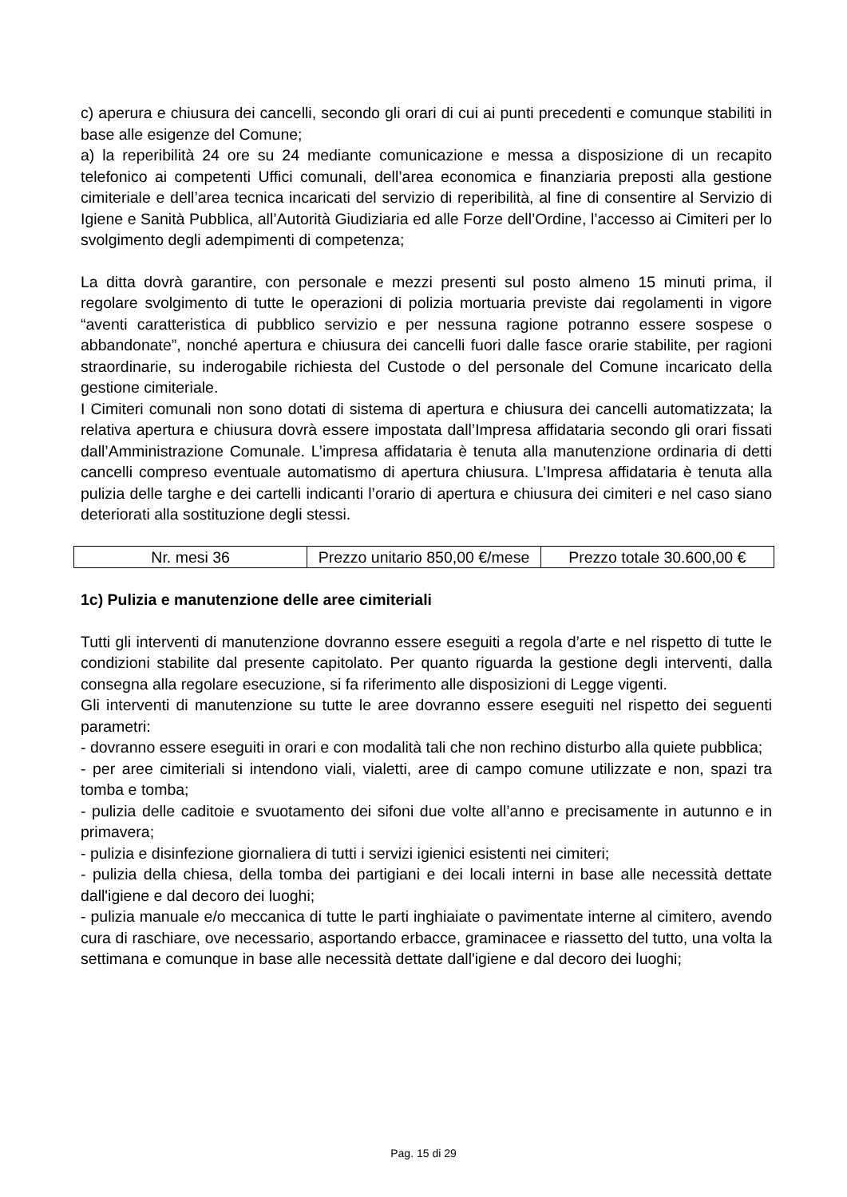c) aperura e chiusura dei cancelli, secondo gli orari di cui ai punti precedenti e comunque stabiliti in base alle esigenze del Comune;
a) la reperibilità 24 ore su 24 mediante comunicazione e messa a disposizione di un recapito telefonico ai competenti Uffici comunali, dell’area economica e finanziaria preposti alla gestione cimiteriale e dell’area tecnica incaricati del servizio di reperibilità, al fine di consentire al Servizio di Igiene e Sanità Pubblica, all’Autorità Giudiziaria ed alle Forze dell’Ordine, l’accesso ai Cimiteri per lo svolgimento degli adempimenti di competenza;
La ditta dovrà garantire, con personale e mezzi presenti sul posto almeno 15 minuti prima, il regolare svolgimento di tutte le operazioni di polizia mortuaria previste dai regolamenti in vigore “aventi caratteristica di pubblico servizio e per nessuna ragione potranno essere sospese o abbandonate”, nonché apertura e chiusura dei cancelli fuori dalle fasce orarie stabilite, per ragioni straordinarie, su inderogabile richiesta del Custode o del personale del Comune incaricato della gestione cimiteriale.
I Cimiteri comunali non sono dotati di sistema di apertura e chiusura dei cancelli automatizzata; la relativa apertura e chiusura dovrà essere impostata dall’Impresa affidataria secondo gli orari fissati dall’Amministrazione Comunale. L’impresa affidataria è tenuta alla manutenzione ordinaria di detti cancelli compreso eventuale automatismo di apertura chiusura. L’Impresa affidataria è tenuta alla pulizia delle targhe e dei cartelli indicanti l’orario di apertura e chiusura dei cimiteri e nel caso siano deteriorati alla sostituzione degli stessi.
| Nr. mesi 36 | Prezzo unitario 850,00 €/mese | Prezzo totale 30.600,00 € |
1c) Pulizia e manutenzione delle aree cimiteriali
Tutti gli interventi di manutenzione dovranno essere eseguiti a regola d’arte e nel rispetto di tutte le condizioni stabilite dal presente capitolato. Per quanto riguarda la gestione degli interventi, dalla consegna alla regolare esecuzione, si fa riferimento alle disposizioni di Legge vigenti.
Gli interventi di manutenzione su tutte le aree dovranno essere eseguiti nel rispetto dei seguenti parametri:
- dovranno essere eseguiti in orari e con modalità tali che non rechino disturbo alla quiete pubblica;
- per aree cimiteriali si intendono viali, vialetti, aree di campo comune utilizzate e non, spazi tra tomba e tomba;
- pulizia delle caditoie e svuotamento dei sifoni due volte all’anno e precisamente in autunno e in primavera;
- pulizia e disinfezione giornaliera di tutti i servizi igienici esistenti nei cimiteri;
- pulizia della chiesa, della tomba dei partigiani e dei locali interni in base alle necessità dettate dall'igiene e dal decoro dei luoghi;
- pulizia manuale e/o meccanica di tutte le parti inghiaiate o pavimentate interne al cimitero, avendo cura di raschiare, ove necessario, asportando erbacce, graminacee e riassetto del tutto, una volta la settimana e comunque in base alle necessità dettate dall'igiene e dal decoro dei luoghi;
Pag. 15 di 29